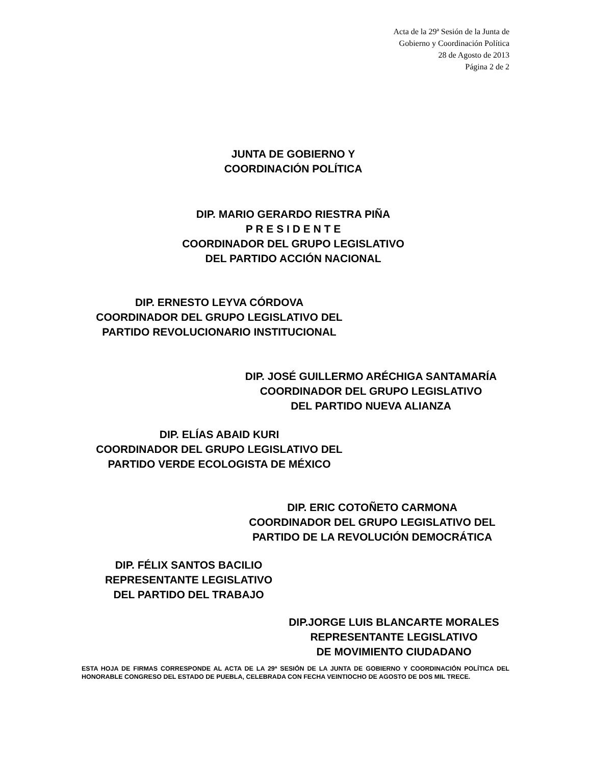Acta de la 29ª Sesión de la Junta de
Gobierno y Coordinación Política
28 de Agosto de 2013
Página 2 de 2
JUNTA DE GOBIERNO Y
COORDINACIÓN POLÍTICA
DIP. MARIO GERARDO RIESTRA PIÑA
P R E S I D E N T E
COORDINADOR DEL GRUPO LEGISLATIVO
DEL PARTIDO ACCIÓN NACIONAL
DIP. ERNESTO LEYVA CÓRDOVA
COORDINADOR DEL GRUPO LEGISLATIVO DEL
PARTIDO REVOLUCIONARIO INSTITUCIONAL
DIP. JOSÉ GUILLERMO ARÉCHIGA SANTAMARÍA
COORDINADOR DEL GRUPO LEGISLATIVO
DEL PARTIDO NUEVA ALIANZA
DIP. ELÍAS ABAID KURI
COORDINADOR DEL GRUPO LEGISLATIVO DEL
PARTIDO VERDE ECOLOGISTA DE MÉXICO
DIP. ERIC COTOÑETO CARMONA
COORDINADOR DEL GRUPO LEGISLATIVO DEL
PARTIDO DE LA REVOLUCIÓN DEMOCRÁTICA
DIP. FÉLIX SANTOS BACILIO
REPRESENTANTE LEGISLATIVO
DEL PARTIDO DEL TRABAJO
DIP.JORGE LUIS BLANCARTE MORALES
REPRESENTANTE LEGISLATIVO
DE MOVIMIENTO CIUDADANO
ESTA HOJA DE FIRMAS CORRESPONDE AL ACTA DE LA 29ª SESIÓN DE LA JUNTA DE GOBIERNO Y COORDINACIÓN POLÍTICA DEL HONORABLE CONGRESO DEL ESTADO DE PUEBLA, CELEBRADA CON FECHA VEINTIOCHO DE AGOSTO DE DOS MIL TRECE.